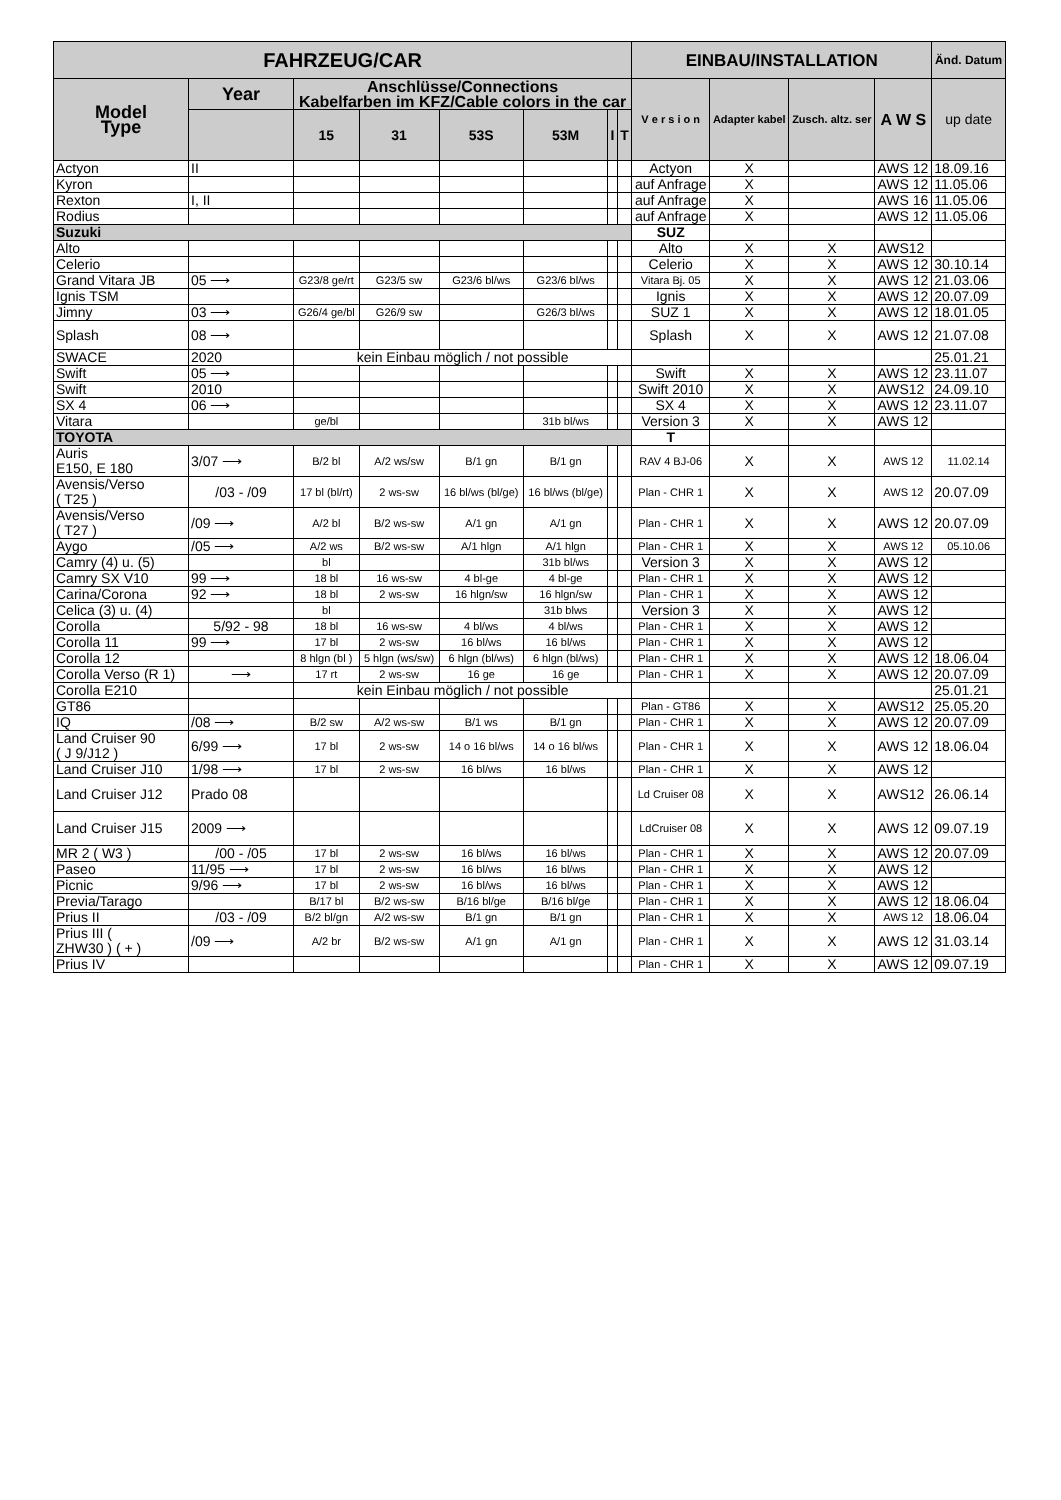| FAHRZEUG/CAR | | | | | | | | EINBAU/INSTALLATION | | | | Änd. Datum |
| --- | --- | --- | --- | --- | --- | --- | --- | --- | --- | --- | --- | --- |
| Model Type | Year | Anschlüsse/Connections Kabelfarben im KFZ/Cable colors in the car | | | | | | V e r s i o n | Adapter kabel | Zusch. altz. ser | A W S | up date |
| | | 15 | 31 | 53S | 53M | I | T | | | | | |
| Actyon | II | | | | | | | Actyon | X | | AWS 12 | 18.09.16 |
| Kyron | | | | | | | | auf Anfrage | X | | AWS 12 | 11.05.06 |
| Rexton | I, II | | | | | | | auf Anfrage | X | | AWS 16 | 11.05.06 |
| Rodius | | | | | | | | auf Anfrage | X | | AWS 12 | 11.05.06 |
| Suzuki | | | | | | | | SUZ | | | | |
| Alto | | | | | | | | Alto | X | X | AWS12 | |
| Celerio | | | | | | | | Celerio | X | X | AWS 12 | 30.10.14 |
| Grand Vitara JB | 05 ⟶ | G23/8 ge/rt | G23/5 sw | G23/6 bl/ws | G23/6 bl/ws | | | Vitara Bj. 05 | X | X | AWS 12 | 21.03.06 |
| Ignis TSM | | | | | | | | Ignis | X | X | AWS 12 | 20.07.09 |
| Jimny | 03 ⟶ | G26/4 ge/bl | G26/9 sw | | G26/3 bl/ws | | | SUZ 1 | X | X | AWS 12 | 18.01.05 |
| Splash | 08 ⟶ | | | | | | | Splash | X | X | AWS 12 | 21.07.08 |
| SWACE | 2020 | kein Einbau möglich / not possible | | | | | | | | | | 25.01.21 |
| Swift | 05 ⟶ | | | | | | | Swift | X | X | AWS 12 | 23.11.07 |
| Swift | 2010 | | | | | | | Swift 2010 | X | X | AWS12 | 24.09.10 |
| SX 4 | 06 ⟶ | | | | | | | SX 4 | X | X | AWS 12 | 23.11.07 |
| Vitara | | ge/bl | | | 31b bl/ws | | | Version 3 | X | X | AWS 12 | |
| TOYOTA | | | | | | | | T | | | | |
| Auris E150, E 180 | 3/07 ⟶ | B/2 bl | A/2 ws/sw | B/1 gn | B/1 gn | | | RAV 4 BJ-06 | X | X | AWS 12 | 11.02.14 |
| Avensis/Verso ( T25 ) | /03 - /09 | 17 bl (bl/rt) | 2 ws-sw | 16 bl/ws (bl/ge) | 16 bl/ws (bl/ge) | | | Plan - CHR 1 | X | X | AWS 12 | 20.07.09 |
| Avensis/Verso ( T27 ) | /09 ⟶ | A/2 bl | B/2 ws-sw | A/1 gn | A/1 gn | | | Plan - CHR 1 | X | X | AWS 12 | 20.07.09 |
| Aygo | /05 ⟶ | A/2 ws | B/2 ws-sw | A/1 hlgn | A/1 hlgn | | | Plan - CHR 1 | X | X | AWS 12 | 05.10.06 |
| Camry (4) u. (5) | | bl | | | 31b bl/ws | | | Version 3 | X | X | AWS 12 | |
| Camry SX V10 | 99 ⟶ | 18 bl | 16 ws-sw | 4 bl-ge | 4 bl-ge | | | Plan - CHR 1 | X | X | AWS 12 | |
| Carina/Corona | 92 ⟶ | 18 bl | 2 ws-sw | 16 hlgn/sw | 16 hlgn/sw | | | Plan - CHR 1 | X | X | AWS 12 | |
| Celica (3) u. (4) | | bl | | | 31b blws | | | Version 3 | X | X | AWS 12 | |
| Corolla | 5/92 - 98 | 18 bl | 16 ws-sw | 4 bl/ws | 4 bl/ws | | | Plan - CHR 1 | X | X | AWS 12 | |
| Corolla 11 | 99 ⟶ | 17 bl | 2 ws-sw | 16 bl/ws | 16 bl/ws | | | Plan - CHR 1 | X | X | AWS 12 | |
| Corolla 12 | | 8 hlgn (bl ) | 5 hlgn (ws/sw) | 6 hlgn (bl/ws) | 6 hlgn (bl/ws) | | | Plan - CHR 1 | X | X | AWS 12 | 18.06.04 |
| Corolla Verso (R 1) | ⟶ | 17 rt | 2 ws-sw | 16 ge | 16 ge | | | Plan - CHR 1 | X | X | AWS 12 | 20.07.09 |
| Corolla E210 | | kein Einbau möglich / not possible | | | | | | | | | | 25.01.21 |
| GT86 | | | | | | | | Plan - GT86 | X | X | AWS12 | 25.05.20 |
| IQ | /08 ⟶ | B/2 sw | A/2 ws-sw | B/1 ws | B/1 gn | | | Plan - CHR 1 | X | X | AWS 12 | 20.07.09 |
| Land Cruiser 90 ( J 9/J12 ) | 6/99 ⟶ | 17 bl | 2 ws-sw | 14 o 16 bl/ws | 14 o 16 bl/ws | | | Plan - CHR 1 | X | X | AWS 12 | 18.06.04 |
| Land Cruiser J10 | 1/98 ⟶ | 17 bl | 2 ws-sw | 16 bl/ws | 16 bl/ws | | | Plan - CHR 1 | X | X | AWS 12 | |
| Land Cruiser J12 | Prado 08 | | | | | | | Ld Cruiser 08 | X | X | AWS12 | 26.06.14 |
| Land Cruiser J15 | 2009 ⟶ | | | | | | | LdCruiser 08 | X | X | AWS 12 | 09.07.19 |
| MR 2 ( W3 ) | /00 - /05 | 17 bl | 2 ws-sw | 16 bl/ws | 16 bl/ws | | | Plan - CHR 1 | X | X | AWS 12 | 20.07.09 |
| Paseo | 11/95 ⟶ | 17 bl | 2 ws-sw | 16 bl/ws | 16 bl/ws | | | Plan - CHR 1 | X | X | AWS 12 | |
| Picnic | 9/96 ⟶ | 17 bl | 2 ws-sw | 16 bl/ws | 16 bl/ws | | | Plan - CHR 1 | X | X | AWS 12 | |
| Previa/Tarago | | B/17 bl | B/2 ws-sw | B/16 bl/ge | B/16 bl/ge | | | Plan - CHR 1 | X | X | AWS 12 | 18.06.04 |
| Prius II | /03 - /09 | B/2 bl/gn | A/2 ws-sw | B/1 gn | B/1 gn | | | Plan - CHR 1 | X | X | AWS 12 | 18.06.04 |
| Prius III ( ZHW30 ) ( + ) | /09 ⟶ | A/2 br | B/2 ws-sw | A/1 gn | A/1 gn | | | Plan - CHR 1 | X | X | AWS 12 | 31.03.14 |
| Prius IV | | | | | | | | Plan - CHR 1 | X | X | AWS 12 | 09.07.19 |